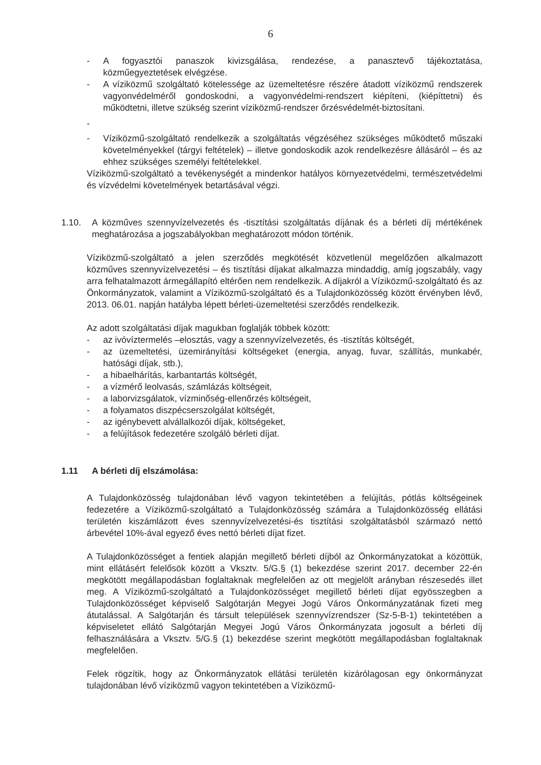6
- A fogyasztói panaszok kivizsgálása, rendezése, a panasztevő tájékoztatása, közműegyeztetések elvégzése.
- A víziközmű szolgáltató kötelessége az üzemeltetésre részére átadott víziközmű rendszerek vagyonvédelméről gondoskodni, a vagyonvédelmi-rendszert kiépíteni, (kiépíttetni) és működtetni, illetve szükség szerint víziközmű-rendszer őrzésvédelmét-biztosítani.
-
- Víziközmű-szolgáltató rendelkezik a szolgáltatás végzéséhez szükséges működtető műszaki követelményekkel (tárgyi feltételek) – illetve gondoskodik azok rendelkezésre állásáról – és az ehhez szükséges személyi feltételekkel.
Víziközmű-szolgáltató a tevékenységét a mindenkor hatályos környezetvédelmi, természetvédelmi és vízvédelmi követelmények betartásával végzi.
1.10. A közműves szennyvízelvezetés és -tisztítási szolgáltatás díjának és a bérleti díj mértékének meghatározása a jogszabályokban meghatározott módon történik.
Víziközmű-szolgáltató a jelen szerződés megkötését közvetlenül megelőzően alkalmazott közműves szennyvízelvezetési – és tisztítási díjakat alkalmazza mindaddig, amíg jogszabály, vagy arra felhatalmazott ármegállapító eltérően nem rendelkezik. A díjakról a Víziközmű-szolgáltató és az Önkormányzatok, valamint a Víziközmű-szolgáltató és a Tulajdonközösség között érvényben lévő, 2013. 06.01. napján hatályba lépett bérleti-üzemeltetési szerződés rendelkezik.
Az adott szolgáltatási díjak magukban foglalják többek között:
- az ivóvíztermelés –elosztás, vagy a szennyvízelvezetés, és -tisztítás költségét,
- az üzemeltetési, üzemirányítási költségeket (energia, anyag, fuvar, szállítás, munkabér, hatósági díjak, stb.),
- a hibaelhárítás, karbantartás költségét,
- a vízmérő leolvasás, számlázás költségeit,
- a laborvizsgálatok, vízminőség-ellenőrzés költségeit,
- a folyamatos diszpécserszolgálat költségét,
- az igénybevett alvállalkozói díjak, költségeket,
- a felújítások fedezetére szolgáló bérleti díjat.
1.11 A bérleti díj elszámolása:
A Tulajdonközösség tulajdonában lévő vagyon tekintetében a felújítás, pótlás költségeinek fedezetére a Víziközmű-szolgáltató a Tulajdonközösség számára a Tulajdonközösség ellátási területén kiszámlázott éves szennyvízelvezetési-és tisztítási szolgáltatásból származó nettó árbevétel 10%-ával egyező éves nettó bérleti díjat fizet.
A Tulajdonközösséget a fentiek alapján megillető bérleti díjból az Önkormányzatokat a közöttük, mint ellátásért felelősök között a Vksztv. 5/G.§ (1) bekezdése szerint 2017. december 22-én megkötött megállapodásban foglaltaknak megfelelően az ott megjelölt arányban részesedés illet meg. A Víziközmű-szolgáltató a Tulajdonközösséget megillető bérleti díjat egyösszegben a Tulajdonközösséget képviselő Salgótarján Megyei Jogú Város Önkormányzatának fizeti meg átutalással. A Salgótarján és társult települések szennyvízrendszer (Sz-5-B-1) tekintetében a képviseletet ellátó Salgótarján Megyei Jogú Város Önkormányzata jogosult a bérleti díj felhasználására a Vksztv. 5/G.§ (1) bekezdése szerint megkötött megállapodásban foglaltaknak megfelelően.
Felek rögzítik, hogy az Önkormányzatok ellátási területén kizárólagosan egy önkormányzat tulajdonában lévő víziközmű vagyon tekintetében a Víziközmű-